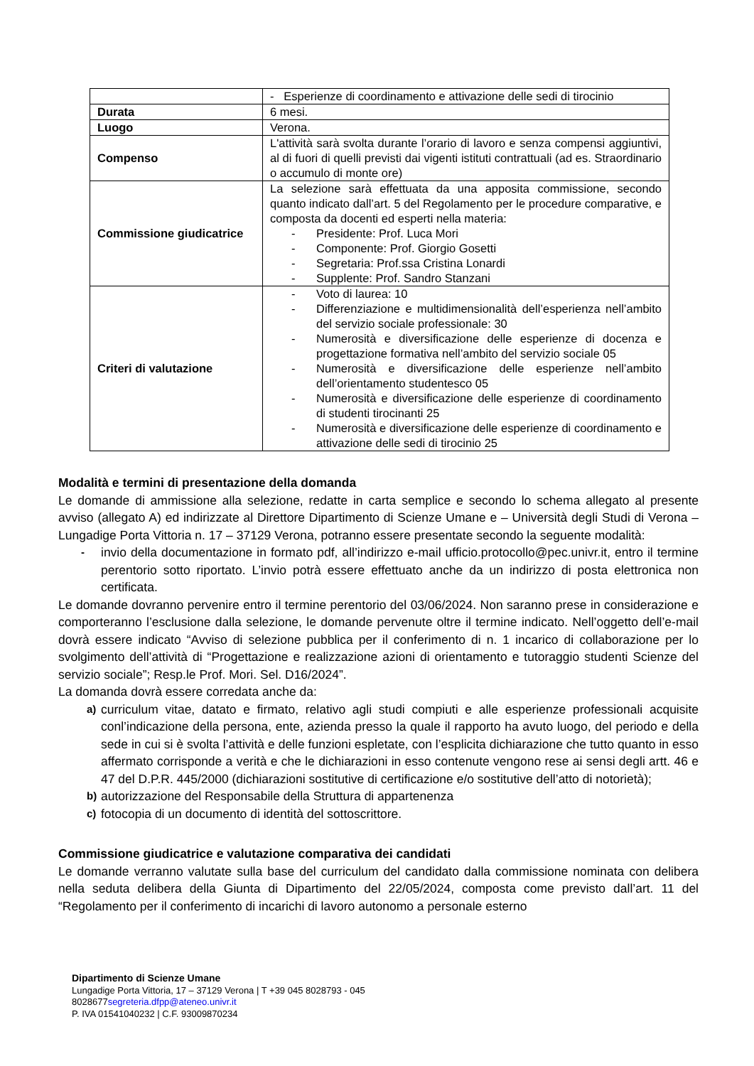| | - Esperienze di coordinamento e attivazione delle sedi di tirocinio |
| Durata | 6 mesi. |
| Luogo | Verona. |
| Compenso | L'attività sarà svolta durante l’orario di lavoro e senza compensi aggiuntivi, al di fuori di quelli previsti dai vigenti istituti contrattuali (ad es. Straordinario o accumulo di monte ore) |
| Commissione giudicatrice | La selezione sarà effettuata da una apposita commissione, secondo quanto indicato dall’art. 5 del Regolamento per le procedure comparative, e composta da docenti ed esperti nella materia: - Presidente: Prof. Luca Mori - Componente: Prof. Giorgio Gosetti - Segretaria: Prof.ssa Cristina Lonardi - Supplente: Prof. Sandro Stanzani |
| Criteri di valutazione | - Voto di laurea: 10 - Differenziazione e multidimensionalità dell’esperienza nell’ambito del servizio sociale professionale: 30 - Numerosità e diversificazione delle esperienze di docenza e progettazione formativa nell’ambito del servizio sociale 05 - Numerosità e diversificazione delle esperienze nell’ambito dell’orientamento studentesco 05 - Numerosità e diversificazione delle esperienze di coordinamento di studenti tirocinanti 25 - Numerosità e diversificazione delle esperienze di coordinamento e attivazione delle sedi di tirocinio 25 |
Modalità e termini di presentazione della domanda
Le domande di ammissione alla selezione, redatte in carta semplice e secondo lo schema allegato al presente avviso (allegato A) ed indirizzate al Direttore Dipartimento di Scienze Umane e – Università degli Studi di Verona – Lungadige Porta Vittoria n. 17 – 37129 Verona, potranno essere presentate secondo la seguente modalità:
- invio della documentazione in formato pdf, all’indirizzo e-mail ufficio.protocollo@pec.univr.it, entro il termine perentorio sotto riportato. L’invio potrà essere effettuato anche da un indirizzo di posta elettronica non certificata.
Le domande dovranno pervenire entro il termine perentorio del 03/06/2024. Non saranno prese in considerazione e comporteranno l’esclusione dalla selezione, le domande pervenute oltre il termine indicato. Nell’oggetto dell’e-mail dovrà essere indicato “Avviso di selezione pubblica per il conferimento di n. 1 incarico di collaborazione per lo svolgimento dell’attività di “Progettazione e realizzazione azioni di orientamento e tutoraggio studenti Scienze del servizio sociale”; Resp.le Prof. Mori. Sel. D16/2024”.
La domanda dovrà essere corredata anche da:
a) curriculum vitae, datato e firmato, relativo agli studi compiuti e alle esperienze professionali acquisite conl’indicazione della persona, ente, azienda presso la quale il rapporto ha avuto luogo, del periodo e della sede in cui si è svolta l’attività e delle funzioni espletate, con l’esplicita dichiarazione che tutto quanto in esso affermato corrisponde a verità e che le dichiarazioni in esso contenute vengono rese ai sensi degli artt. 46 e 47 del D.P.R. 445/2000 (dichiarazioni sostitutive di certificazione e/o sostitutive dell’atto di notorietà);
b) autorizzazione del Responsabile della Struttura di appartenenza
c) fotocopia di un documento di identità del sottoscrittore.
Commissione giudicatrice e valutazione comparativa dei candidati
Le domande verranno valutate sulla base del curriculum del candidato dalla commissione nominata con delibera nella seduta delibera della Giunta di Dipartimento del 22/05/2024, composta come previsto dall’art. 11 del “Regolamento per il conferimento di incarichi di lavoro autonomo a personale esterno
Dipartimento di Scienze Umane
Lungadige Porta Vittoria, 17 – 37129 Verona | T +39 045 8028793 - 045
8028677segreteria.dfpp@ateneo.univr.it
P. IVA 01541040232 | C.F. 93009870234